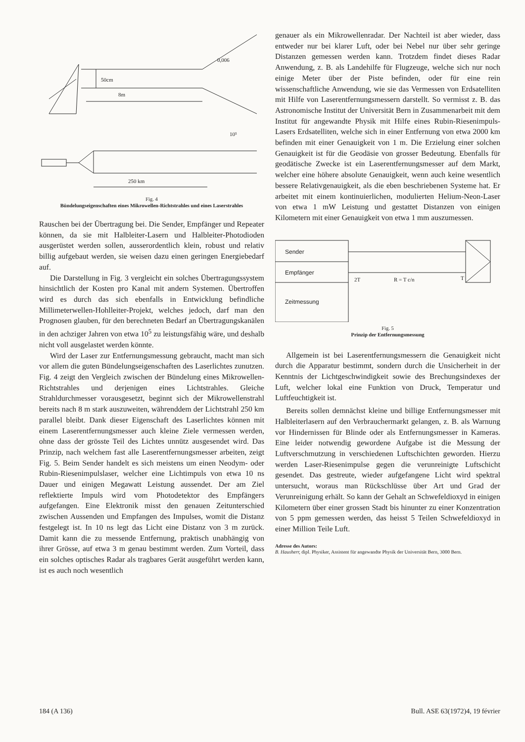50cm
8m
0,006
10⁵
250 km
Fig. 4
Bündelungseigenschaften eines Mikrowellen-Richtstrahles und eines Laserstrahles
Rauschen bei der Übertragung bei. Die Sender, Empfänger und Repeater können, da sie mit Halbleiter-Lasern und Halbleiter-Photodioden ausgerüstet werden sollen, ausserordentlich klein, robust und relativ billig aufgebaut werden, sie weisen dazu einen geringen Energiebedarf auf.
Die Darstellung in Fig. 3 vergleicht ein solches Übertragungssystem hinsichtlich der Kosten pro Kanal mit andern Systemen. Übertroffen wird es durch das sich ebenfalls in Entwicklung befindliche Millimeterwellen-Hohlleiter-Projekt, welches jedoch, darf man den Prognosen glauben, für den berechneten Bedarf an Übertragungskanälen in den achziger Jahren von etwa 10<sup>5</sup> zu leistungsfähig wäre, und deshalb nicht voll ausgelastet werden könnte.
Wird der Laser zur Entfernungsmessung gebraucht, macht man sich vor allem die guten Bündelungseigenschaften des Laserlichtes zunutzen. Fig. 4 zeigt den Vergleich zwischen der Bündelung eines Mikrowellen-Richtstrahles und derjenigen eines Lichtstrahles. Gleiche Strahldurchmesser vorausgesetzt, beginnt sich der Mikrowellenstrahl bereits nach 8 m stark auszuweiten, währenddem der Lichtstrahl 250 km parallel bleibt. Dank dieser Eigenschaft des Laserlichtes können mit einem Laserentfernungsmesser auch kleine Ziele vermessen werden, ohne dass der grösste Teil des Lichtes unnütz ausgesendet wird. Das Prinzip, nach welchem fast alle Laserentfernungsmesser arbeiten, zeigt Fig. 5. Beim Sender handelt es sich meistens um einen Neodym- oder Rubin-Riesenimpulslaser, welcher eine Lichtimpuls von etwa 10 ns Dauer und einigen Megawatt Leistung aussendet. Der am Ziel reflektierte Impuls wird vom Photodetektor des Empfängers aufgefangen. Eine Elektronik misst den genauen Zeitunterschied zwischen Aussenden und Empfangen des Impulses, womit die Distanz festgelegt ist. In 10 ns legt das Licht eine Distanz von 3 m zurück. Damit kann die zu messende Entfernung, praktisch unabhängig von ihrer Grösse, auf etwa 3 m genau bestimmt werden. Zum Vorteil, dass ein solches optisches Radar als tragbares Gerät ausgeführt werden kann, ist es auch noch wesentlich
genauer als ein Mikrowellenradar. Der Nachteil ist aber wieder, dass entweder nur bei klarer Luft, oder bei Nebel nur über sehr geringe Distanzen gemessen werden kann. Trotzdem findet dieses Radar Anwendung, z. B. als Landehilfe für Flugzeuge, welche sich nur noch einige Meter über der Piste befinden, oder für eine rein wissenschaftliche Anwendung, wie sie das Vermessen von Erdsatelliten mit Hilfe von Laserentfernungsmessern darstellt. So vermisst z. B. das Astronomische Institut der Universität Bern in Zusammenarbeit mit dem Institut für angewandte Physik mit Hilfe eines Rubin-Riesenimpuls-Lasers Erdsatelliten, welche sich in einer Entfernung von etwa 2000 km befinden mit einer Genauigkeit von 1 m. Die Erzielung einer solchen Genauigkeit ist für die Geodäsie von grosser Bedeutung. Ebenfalls für geodätische Zwecke ist ein Laserentfernungsmesser auf dem Markt, welcher eine höhere absolute Genauigkeit, wenn auch keine wesentlich bessere Relativgenauigkeit, als die eben beschriebenen Systeme hat. Er arbeitet mit einem kontinuierlichen, modulierten Helium-Neon-Laser von etwa 1 mW Leistung und gestattet Distanzen von einigen Kilometern mit einer Genauigkeit von etwa 1 mm auszumessen.
Sender
Empfänger
Zeitmessung
2T
R = T c/n
T
Fig. 5
Prinzip der Entfernungsmessung
Allgemein ist bei Laserentfernungsmessern die Genauigkeit nicht durch die Apparatur bestimmt, sondern durch die Unsicherheit in der Kenntnis der Lichtgeschwindigkeit sowie des Brechungsindexes der Luft, welcher lokal eine Funktion von Druck, Temperatur und Luftfeuchtigkeit ist.
Bereits sollen demnächst kleine und billige Entfernungsmesser mit Halbleiterlasern auf den Verbrauchermarkt gelangen, z. B. als Warnung vor Hindernissen für Blinde oder als Entfernungsmesser in Kameras. Eine leider notwendig gewordene Aufgabe ist die Messung der Luftverschmutzung in verschiedenen Luftschichten geworden. Hierzu werden Laser-Riesenimpulse gegen die verunreinigte Luftschicht gesendet. Das gestreute, wieder aufgefangene Licht wird spektral untersucht, woraus man Rückschlüsse über Art und Grad der Verunreinigung erhält. So kann der Gehalt an Schwefeldioxyd in einigen Kilometern über einer grossen Stadt bis hinunter zu einer Konzentration von 5 ppm gemessen werden, das heisst 5 Teilen Schwefeldioxyd in einer Million Teile Luft.
Adresse des Autors:
B. Hausherr, dipl. Physiker, Assistent für angewandte Physik der Universität Bern, 3000 Bern.
184 (A 136)
Bull. ASE 63(1972)4, 19 février